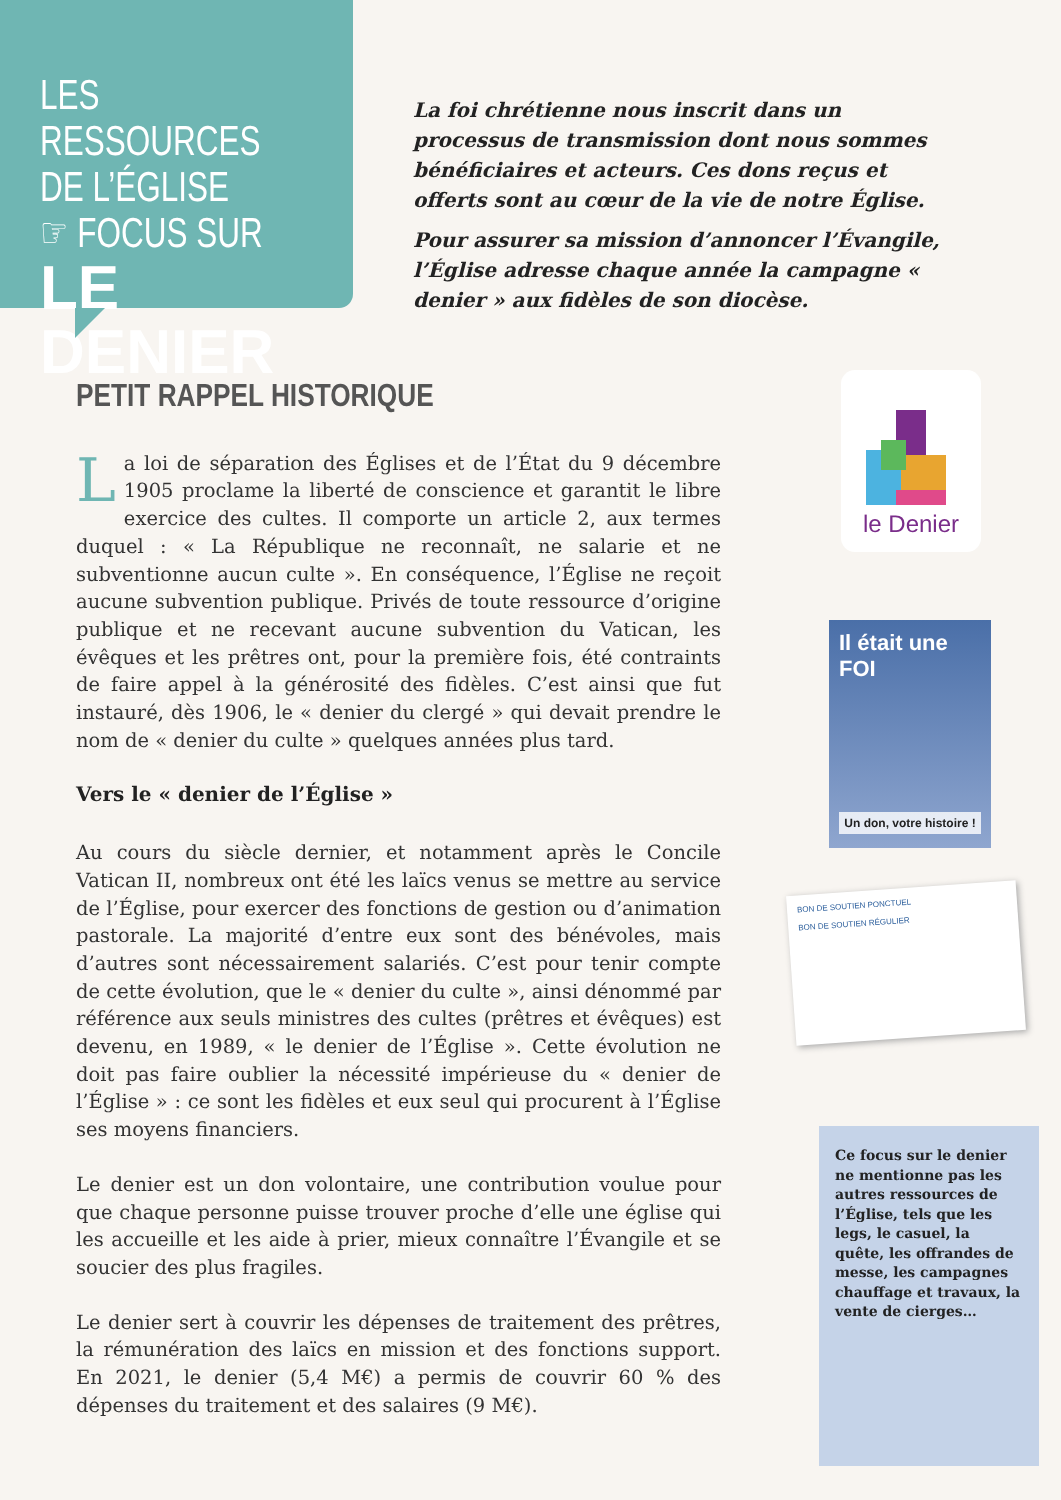LES RESSOURCES
DE L’ÉGLISE
☞ FOCUS SUR
LE DENIER
La foi chrétienne nous inscrit dans un processus de transmission dont nous sommes bénéficiaires et acteurs. Ces dons reçus et offerts sont au cœur de la vie de notre Église.
Pour assurer sa mission d’annoncer l’Évangile, l’Église adresse chaque année la campagne « denier » aux fidèles de son diocèse.
PETIT RAPPEL HISTORIQUE
La loi de séparation des Églises et de l’État du 9 décembre 1905 proclame la liberté de conscience et garantit le libre exercice des cultes. Il comporte un article 2, aux termes duquel : « La République ne reconnaît, ne salarie et ne subventionne aucun culte ». En conséquence, l’Église ne reçoit aucune subvention publique. Privés de toute ressource d’origine publique et ne recevant aucune subvention du Vatican, les évêques et les prêtres ont, pour la première fois, été contraints de faire appel à la générosité des fidèles. C’est ainsi que fut instauré, dès 1906, le « denier du clergé » qui devait prendre le nom de « denier du culte » quelques années plus tard.
Vers le « denier de l’Église »
Au cours du siècle dernier, et notamment après le Concile Vatican II, nombreux ont été les laïcs venus se mettre au service de l’Église, pour exercer des fonctions de gestion ou d’animation pastorale. La majorité d’entre eux sont des bénévoles, mais d’autres sont nécessairement salariés. C’est pour tenir compte de cette évolution, que le « denier du culte », ainsi dénommé par référence aux seuls ministres des cultes (prêtres et évêques) est devenu, en 1989, « le denier de l’Église ». Cette évolution ne doit pas faire oublier la nécessité impérieuse du « denier de l’Église » : ce sont les fidèles et eux seul qui procurent à l’Église ses moyens financiers.
Le denier est un don volontaire, une contribution voulue pour que chaque personne puisse trouver proche d’elle une église qui les accueille et les aide à prier, mieux connaître l’Évangile et se soucier des plus fragiles.
Le denier sert à couvrir les dépenses de traitement des prêtres, la rémunération des laïcs en mission et des fonctions support. En 2021, le denier (5,4 M€) a permis de couvrir 60 % des dépenses du traitement et des salaires (9 M€).
le Denier
Il était une FOI
Un don, votre histoire !
BON DE SOUTIEN PONCTUEL
BON DE SOUTIEN RÉGULIER
Ce focus sur le denier ne mentionne pas les autres ressources de l’Église, tels que les legs, le casuel, la quête, les offrandes de messe, les campagnes chauffage et travaux, la vente de cierges…